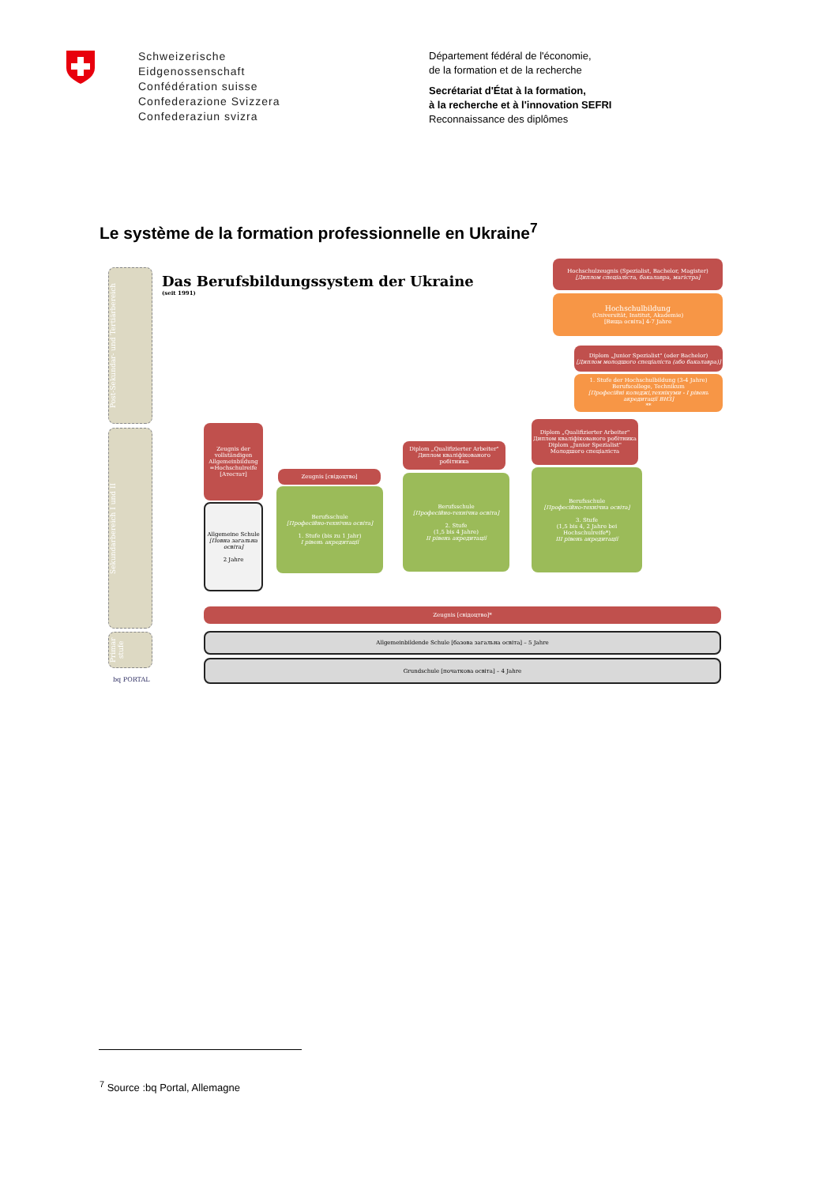Schweizerische Eidgenossenschaft
Confédération suisse
Confederazione Svizzera
Confederaziun svizra
Département fédéral de l'économie,
de la formation et de la recherche
Secrétariat d'État à la formation,
à la recherche et à l'innovation SEFRI
Reconnaissance des diplômes
Le système de la formation professionnelle en Ukraine<sup>7</sup>
Post-Sekundar- und Tertiärbereich
Sekundarbereich I und II
Primar stufe
bq PORTAL
Das Berufsbildungssystem der Ukraine
(seit 1991)
Hochschulzeugnis (Spezialist, Bachelor, Magister)
[Диплом спеціаліста, бакалавра, магістра]
Hochschulbildung
(Universität, Institut, Akademie)
[Вища освіта] 4-7 Jahre
Diplom „Junior Spezialist" (oder Bachelor)
[Диплом молодшого спеціаліста (або бакалавра)]
1. Stufe der Hochschulbildung (3-4 Jahre) Berufscollege, Technikum
[Професійні коледжі,технікуми - I рівень акредитації ВНЗ]
**
Zeugnis der vollständigen Allgemeinbildung =Hochschulreife [Атестат]
Allgemeine Schule
[Повна загальна освіта]
2 Jahre
Zeugnis [свідоцтво]
Berufsschule
[Професійно-технічна освіта]
1. Stufe (bis zu 1 Jahr)
I рівень акредитації
Diplom „Qualifizierter Arbeiter"
Диплом кваліфікованого робітника
Berufsschule
[Професійно-технічна освіта]
2. Stufe
(1,5 bis 4 Jahre)
II рівень акредитації
Diplom „Qualifizierter Arbeiter" Диплом кваліфікованого робітника
Diplom „Junior Spezialist" Молодшого спеціаліста
Berufsschule
[Професійно-технічна освіта]
3. Stufe
(1,5 bis 4, 2 Jahre bei Hochschulreife*)
III рівень акредитації
Zeugnis [свідоцтво]*
Allgemeinbildende Schule [базова загальна освіта] – 5 Jahre
Grundschule [початкова освіта] – 4 Jahre
<sup>7</sup> Source :bq Portal, Allemagne